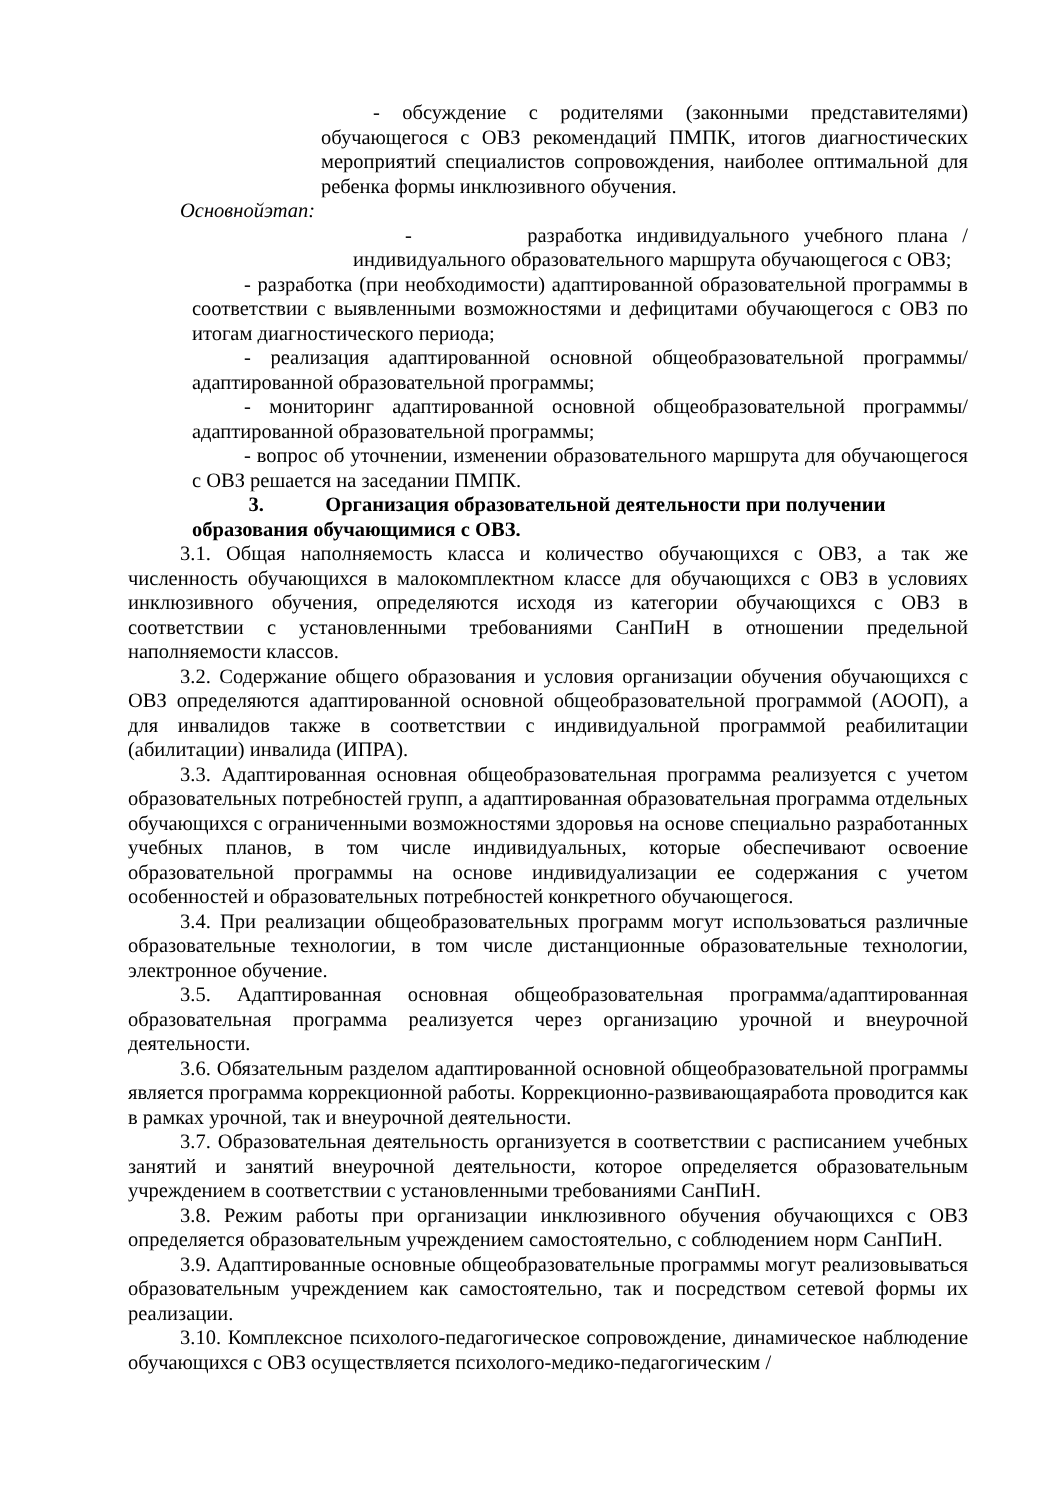- обсуждение с родителями (законными представителями) обучающегося с ОВЗ рекомендаций ПМПК, итогов диагностических мероприятий специалистов сопровождения, наиболее оптимальной для ребенка формы инклюзивного обучения.
Основнойэтап:
- разработка индивидуального учебного плана / индивидуального образовательного маршрута обучающегося с ОВЗ;
- разработка (при необходимости) адаптированной образовательной программы в соответствии с выявленными возможностями и дефицитами обучающегося с ОВЗ по итогам диагностического периода;
- реализация адаптированной основной общеобразовательной программы/адаптированной образовательной программы;
- мониторинг адаптированной основной общеобразовательной программы/адаптированной образовательной программы;
- вопрос об уточнении, изменении образовательного маршрута для обучающегося с ОВЗ решается на заседании ПМПК.
3. Организация образовательной деятельности при получении образования обучающимися с ОВЗ.
3.1. Общая наполняемость класса и количество обучающихся с ОВЗ, а так же численность обучающихся в малокомплектном классе для обучающихся с ОВЗ в условиях инклюзивного обучения, определяются исходя из категории обучающихся с ОВЗ в соответствии с установленными требованиями СанПиН в отношении предельной наполняемости классов.
3.2. Содержание общего образования и условия организации обучения обучающихся с ОВЗ определяются адаптированной основной общеобразовательной программой (АООП), а для инвалидов также в соответствии с индивидуальной программой реабилитации (абилитации) инвалида (ИПРА).
3.3. Адаптированная основная общеобразовательная программа реализуется с учетом образовательных потребностей групп, а адаптированная образовательная программа отдельных обучающихся с ограниченными возможностями здоровья на основе специально разработанных учебных планов, в том числе индивидуальных, которые обеспечивают освоение образовательной программы на основе индивидуализации ее содержания с учетом особенностей и образовательных потребностей конкретного обучающегося.
3.4. При реализации общеобразовательных программ могут использоваться различные образовательные технологии, в том числе дистанционные образовательные технологии, электронное обучение.
3.5. Адаптированная основная общеобразовательная программа/адаптированная образовательная программа реализуется через организацию урочной и внеурочной деятельности.
3.6. Обязательным разделом адаптированной основной общеобразовательной программы является программа коррекционной работы. Коррекционно-развивающаяработа проводится как в рамках урочной, так и внеурочной деятельности.
3.7. Образовательная деятельность организуется в соответствии с расписанием учебных занятий и занятий внеурочной деятельности, которое определяется образовательным учреждением в соответствии с установленными требованиями СанПиН.
3.8. Режим работы при организации инклюзивного обучения обучающихся с ОВЗ определяется образовательным учреждением самостоятельно, с соблюдением норм СанПиН.
3.9. Адаптированные основные общеобразовательные программы могут реализовываться образовательным учреждением как самостоятельно, так и посредством сетевой формы их реализации.
3.10. Комплексное психолого-педагогическое сопровождение, динамическое наблюдение обучающихся с ОВЗ осуществляется психолого-медико-педагогическим /